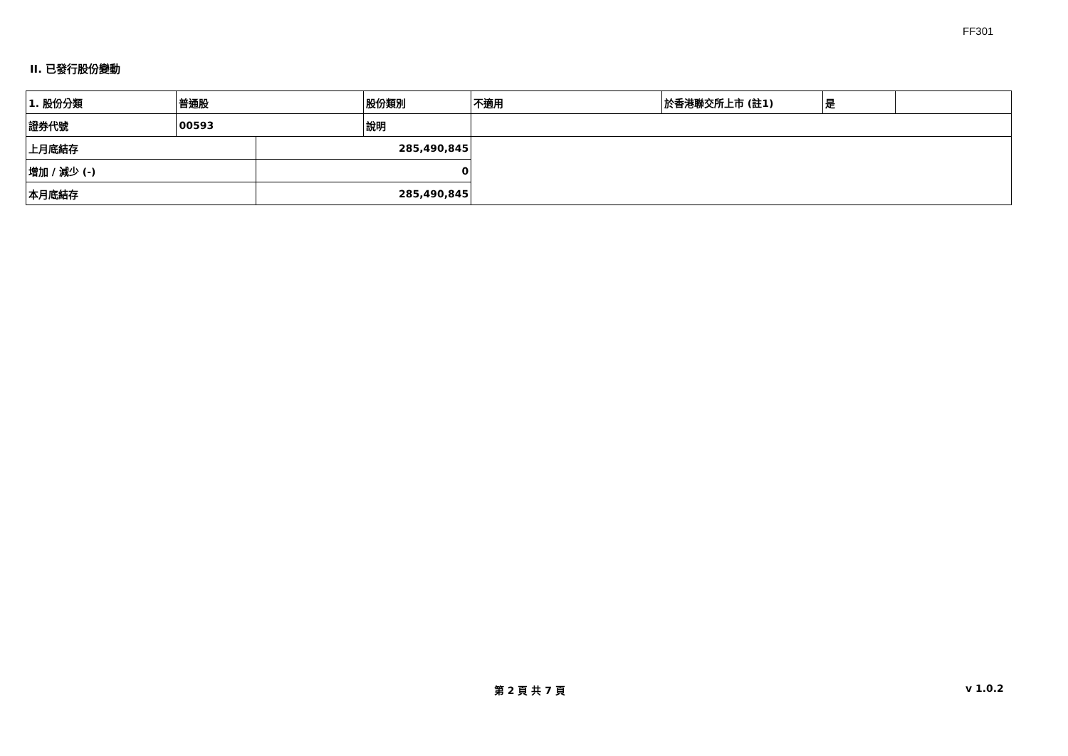FF301
II. 已發行股份變動
| 1. 股份分類 | 普通股 | | 股份類別 | 不適用 | 於香港聯交所上市 (註1) | 是 | |
| 證券代號 | 00593 | | 說明 | | | | |
| 上月底結存 | | 285,490,845 | | | | | |
| 增加 / 減少 (-) | | 0 | | | | | |
| 本月底結存 | | 285,490,845 | | | | | |
第 2 頁 共 7 頁 v 1.0.2